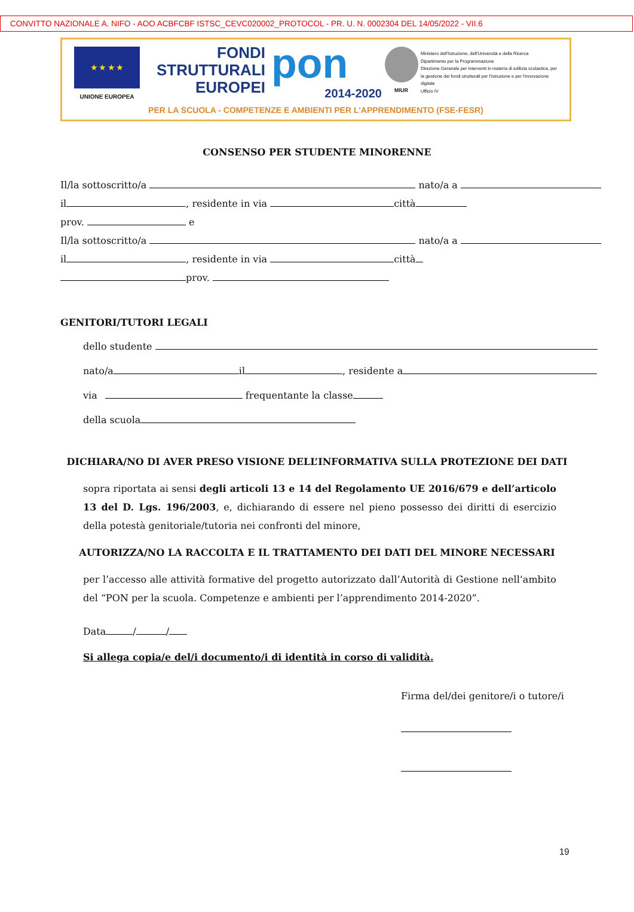CONVITTO NAZIONALE A. NIFO - AOO ACBFCBF ISTSC_CEVC020002_PROTOCOL - PR. U. N. 0002304 DEL 14/05/2022 - VII.6
★ ★ ★ ★
UNIONE EUROPEA
FONDI
STRUTTURALI
EUROPEI
pon
2014-2020
MIUR
Ministero dell'Istruzione, dell'Università e della Ricerca
Dipartimento per la Programmazione
Direzione Generale per interventi in materia di edilizia scolastica, per la gestione dei fondi strutturali per l'istruzione e per l'innovazione digitale
Ufficio IV
PER LA SCUOLA - COMPETENZE E AMBIENTI PER L'APPRENDIMENTO (FSE-FESR)
CONSENSO PER STUDENTE MINORENNE
Il/la sottoscritto/a nato/a a
il , residente in via città
prov. e
Il/la sottoscritto/a nato/a a
il , residente in via città
prov.
GENITORI/TUTORI LEGALI
dello studente
nato/a il , residente a
via frequentante la classe
della scuola
DICHIARA/NO DI AVER PRESO VISIONE DELL’INFORMATIVA SULLA PROTEZIONE DEI DATI
sopra riportata ai sensi degli articoli 13 e 14 del Regolamento UE 2016/679 e dell’articolo 13 del D. Lgs. 196/2003, e, dichiarando di essere nel pieno possesso dei diritti di esercizio della potestà genitoriale/tutoria nei confronti del minore,
AUTORIZZA/NO LA RACCOLTA E IL TRATTAMENTO DEI DATI DEL MINORE NECESSARI
per l’accesso alle attività formative del progetto autorizzato dall’Autorità di Gestione nell’ambito del “PON per la scuola. Competenze e ambienti per l’apprendimento 2014-2020”.
Data / /
Si allega copia/e del/i documento/i di identità in corso di validità.
Firma del/dei genitore/i o tutore/i
19